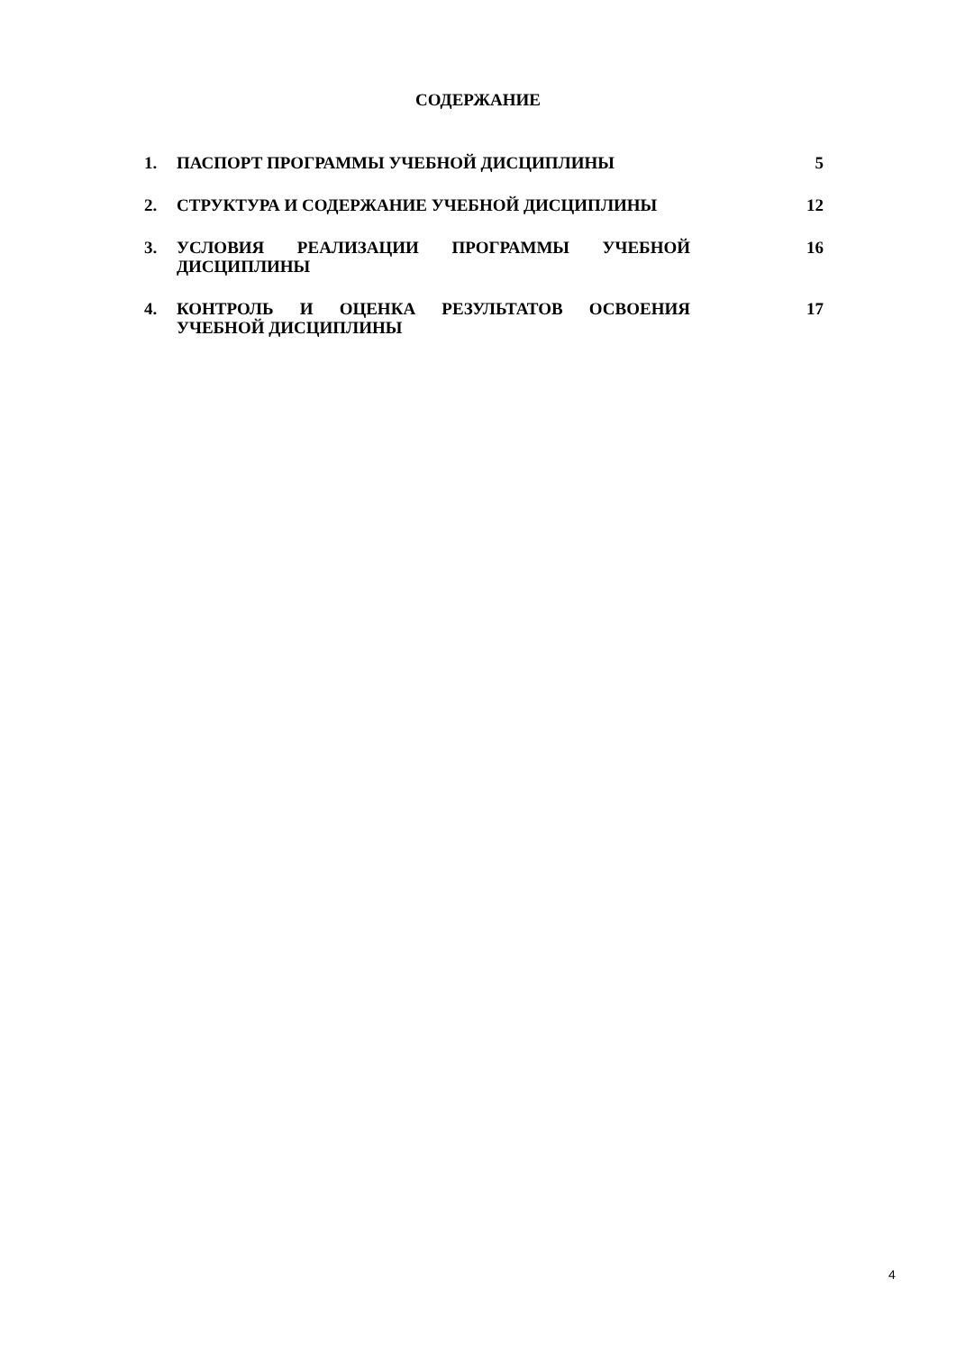СОДЕРЖАНИЕ
| 1. | ПАСПОРТ ПРОГРАММЫ УЧЕБНОЙ ДИСЦИПЛИНЫ | 5 |
| 2. | СТРУКТУРА И СОДЕРЖАНИЕ УЧЕБНОЙ ДИСЦИПЛИНЫ | 12 |
| 3. | УСЛОВИЯ РЕАЛИЗАЦИИ ПРОГРАММЫ УЧЕБНОЙ ДИСЦИПЛИНЫ | 16 |
| 4. | КОНТРОЛЬ И ОЦЕНКА РЕЗУЛЬТАТОВ ОСВОЕНИЯ УЧЕБНОЙ ДИСЦИПЛИНЫ | 17 |
4